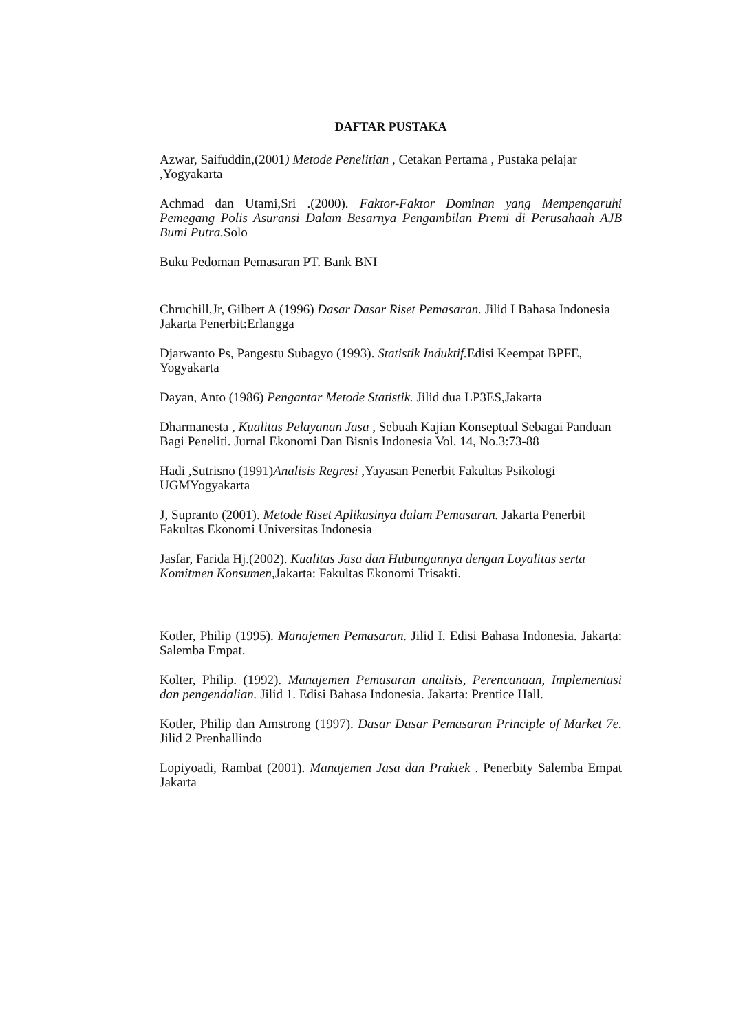DAFTAR PUSTAKA
Azwar, Saifuddin,(2001) Metode Penelitian , Cetakan Pertama , Pustaka pelajar ,Yogyakarta
Achmad dan Utami,Sri .(2000). Faktor-Faktor Dominan yang Mempengaruhi Pemegang Polis Asuransi Dalam Besarnya Pengambilan Premi di Perusahaah AJB Bumi Putra. Solo
Buku Pedoman Pemasaran PT. Bank BNI
Chruchill,Jr, Gilbert A (1996) Dasar Dasar Riset Pemasaran. Jilid I Bahasa Indonesia Jakarta Penerbit:Erlangga
Djarwanto Ps, Pangestu Subagyo (1993). Statistik Induktif. Edisi Keempat BPFE, Yogyakarta
Dayan, Anto (1986) Pengantar Metode Statistik. Jilid dua LP3ES,Jakarta
Dharmanesta , Kualitas Pelayanan Jasa , Sebuah Kajian Konseptual Sebagai Panduan Bagi Peneliti. Jurnal Ekonomi Dan Bisnis Indonesia Vol. 14, No.3:73-88
Hadi ,Sutrisno (1991)Analisis Regresi ,Yayasan Penerbit Fakultas Psikologi UGMYogyakarta
J, Supranto (2001). Metode Riset Aplikasinya dalam Pemasaran. Jakarta Penerbit Fakultas Ekonomi Universitas Indonesia
Jasfar, Farida Hj.(2002). Kualitas Jasa dan Hubungannya dengan Loyalitas serta Komitmen Konsumen, Jakarta: Fakultas Ekonomi Trisakti.
Kotler, Philip (1995). Manajemen Pemasaran. Jilid I. Edisi Bahasa Indonesia. Jakarta: Salemba Empat.
Kolter, Philip. (1992). Manajemen Pemasaran analisis, Perencanaan, Implementasi dan pengendalian. Jilid 1. Edisi Bahasa Indonesia. Jakarta: Prentice Hall.
Kotler, Philip dan Amstrong (1997). Dasar Dasar Pemasaran Principle of Market 7e. Jilid 2 Prenhallindo
Lopiyoadi, Rambat (2001). Manajemen Jasa dan Praktek . Penerbity Salemba Empat Jakarta